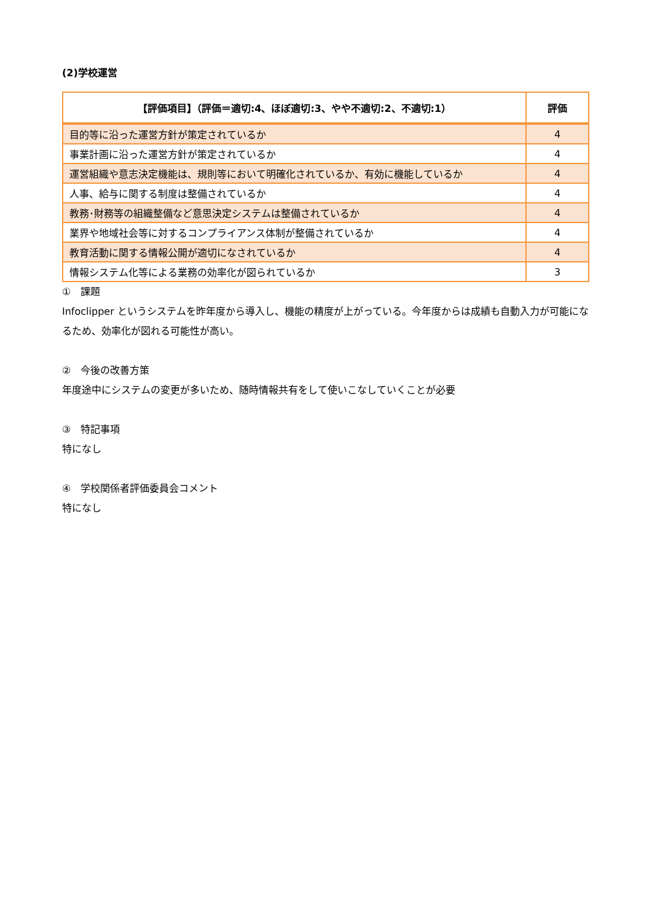(2)学校運営
| 【評価項目】（評価＝適切:4、ほぼ適切:3、やや不適切:2、不適切:1） | 評価 |
| --- | --- |
| 目的等に沿った運営方針が策定されているか | 4 |
| 事業計画に沿った運営方針が策定されているか | 4 |
| 運営組織や意志決定機能は、規則等において明確化されているか、有効に機能しているか | 4 |
| 人事、給与に関する制度は整備されているか | 4 |
| 教務･財務等の組織整備など意思決定システムは整備されているか | 4 |
| 業界や地域社会等に対するコンプライアンス体制が整備されているか | 4 |
| 教育活動に関する情報公開が適切になされているか | 4 |
| 情報システム化等による業務の効率化が図られているか | 3 |
①　課題
Infoclipper というシステムを昨年度から導入し、機能の精度が上がっている。今年度からは成績も自動入力が可能になるため、効率化が図れる可能性が高い。
②　今後の改善方策
年度途中にシステムの変更が多いため、随時情報共有をして使いこなしていくことが必要
③　特記事項
特になし
④　学校関係者評価委員会コメント
特になし